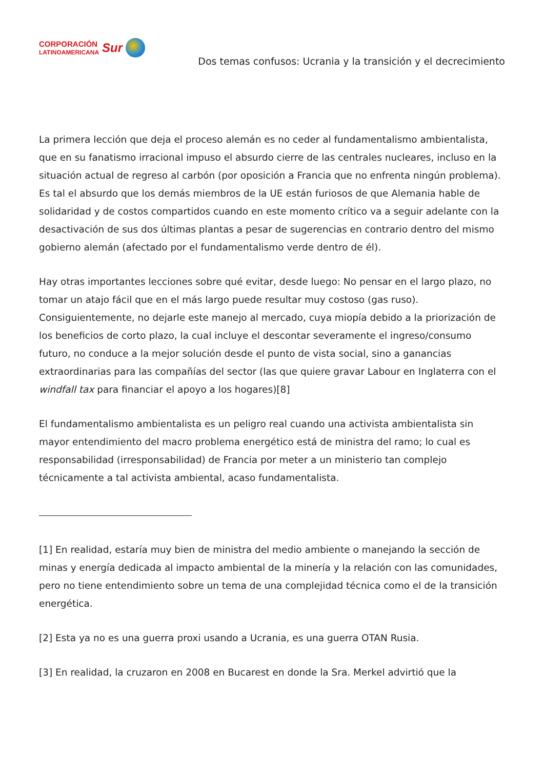CORPORACIÓN
LATINOAMERICANA
Sur
Dos temas confusos: Ucrania y la transición y el decrecimiento
La primera lección que deja el proceso alemán es no ceder al fundamentalismo ambientalista, que en su fanatismo irracional impuso el absurdo cierre de las centrales nucleares, incluso en la situación actual de regreso al carbón (por oposición a Francia que no enfrenta ningún problema). Es tal el absurdo que los demás miembros de la UE están furiosos de que Alemania hable de solidaridad y de costos compartidos cuando en este momento crítico va a seguir adelante con la desactivación de sus dos últimas plantas a pesar de sugerencias en contrario dentro del mismo gobierno alemán (afectado por el fundamentalismo verde dentro de él).
Hay otras importantes lecciones sobre qué evitar, desde luego: No pensar en el largo plazo, no tomar un atajo fácil que en el más largo puede resultar muy costoso (gas ruso). Consiguientemente, no dejarle este manejo al mercado, cuya miopía debido a la priorización de los beneficios de corto plazo, la cual incluye el descontar severamente el ingreso/consumo futuro, no conduce a la mejor solución desde el punto de vista social, sino a ganancias extraordinarias para las compañías del sector (las que quiere gravar Labour en Inglaterra con el windfall tax para financiar el apoyo a los hogares)[8]
El fundamentalismo ambientalista es un peligro real cuando una activista ambientalista sin mayor entendimiento del macro problema energético está de ministra del ramo; lo cual es responsabilidad (irresponsabilidad) de Francia por meter a un ministerio tan complejo técnicamente a tal activista ambiental, acaso fundamentalista.
[1] En realidad, estaría muy bien de ministra del medio ambiente o manejando la sección de minas y energía dedicada al impacto ambiental de la minería y la relación con las comunidades, pero no tiene entendimiento sobre un tema de una complejidad técnica como el de la transición energética.
[2] Esta ya no es una guerra proxi usando a Ucrania, es una guerra OTAN Rusia.
[3] En realidad, la cruzaron en 2008 en Bucarest en donde la Sra. Merkel advirtió que la